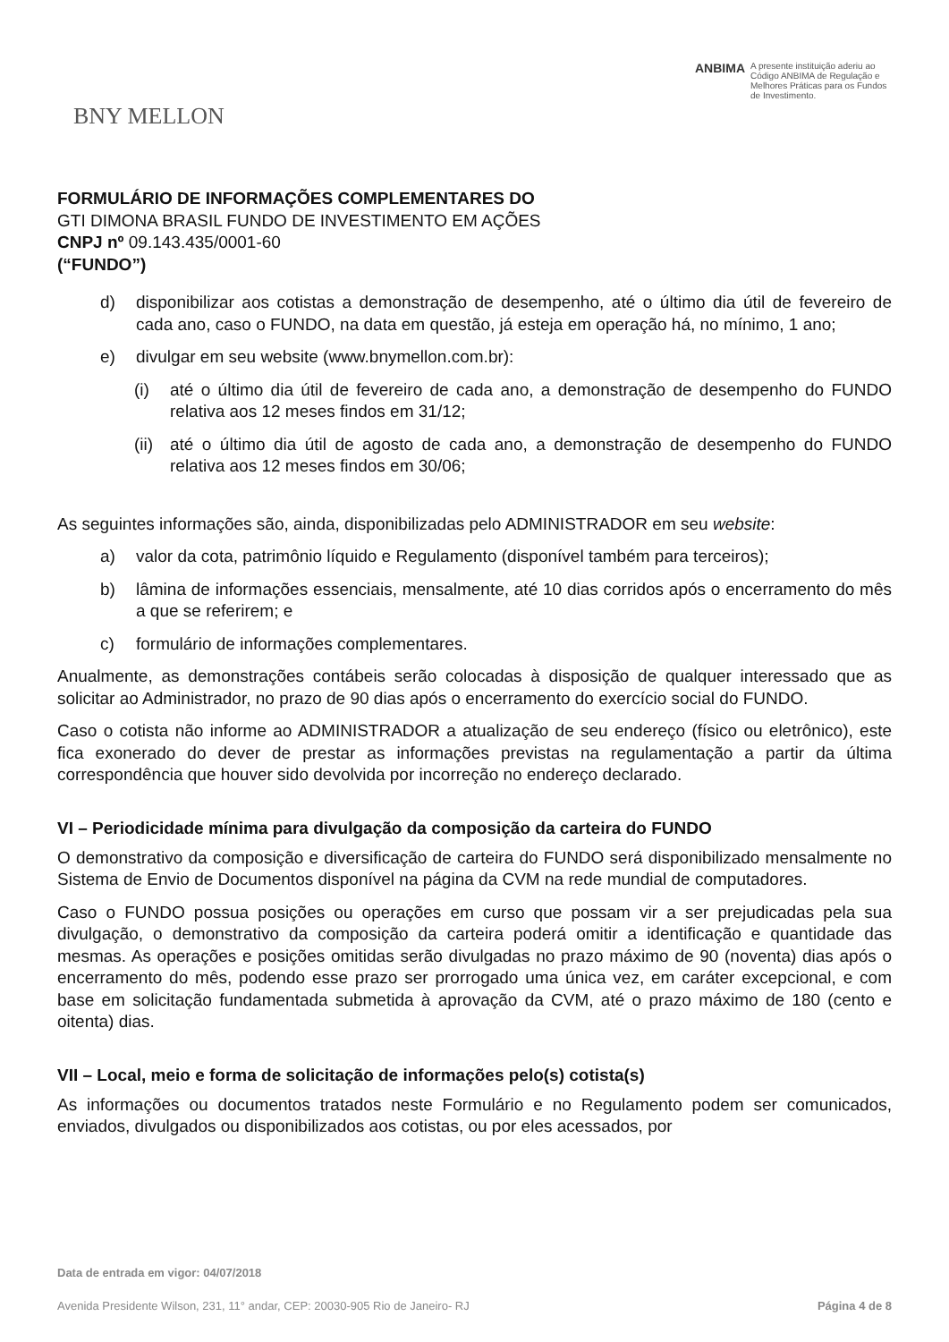BNY MELLON
ANBIMA A presente instituição aderiu ao Código ANBIMA de Regulação e Melhores Práticas para os Fundos de Investimento.
FORMULÁRIO DE INFORMAÇÕES COMPLEMENTARES DO
GTI DIMONA BRASIL FUNDO DE INVESTIMENTO EM AÇÕES
CNPJ nº 09.143.435/0001-60
(“FUNDO”)
d) disponibilizar aos cotistas a demonstração de desempenho, até o último dia útil de fevereiro de cada ano, caso o FUNDO, na data em questão, já esteja em operação há, no mínimo, 1 ano;
e) divulgar em seu website (www.bnymellon.com.br):
(i) até o último dia útil de fevereiro de cada ano, a demonstração de desempenho do FUNDO relativa aos 12 meses findos em 31/12;
(ii) até o último dia útil de agosto de cada ano, a demonstração de desempenho do FUNDO relativa aos 12 meses findos em 30/06;
As seguintes informações são, ainda, disponibilizadas pelo ADMINISTRADOR em seu website:
a) valor da cota, patrimônio líquido e Regulamento (disponível também para terceiros);
b) lâmina de informações essenciais, mensalmente, até 10 dias corridos após o encerramento do mês a que se referirem; e
c) formulário de informações complementares.
Anualmente, as demonstrações contábeis serão colocadas à disposição de qualquer interessado que as solicitar ao Administrador, no prazo de 90 dias após o encerramento do exercício social do FUNDO.
Caso o cotista não informe ao ADMINISTRADOR a atualização de seu endereço (físico ou eletrônico), este fica exonerado do dever de prestar as informações previstas na regulamentação a partir da última correspondência que houver sido devolvida por incorreção no endereço declarado.
VI – Periodicidade mínima para divulgação da composição da carteira do FUNDO
O demonstrativo da composição e diversificação de carteira do FUNDO será disponibilizado mensalmente no Sistema de Envio de Documentos disponível na página da CVM na rede mundial de computadores.
Caso o FUNDO possua posições ou operações em curso que possam vir a ser prejudicadas pela sua divulgação, o demonstrativo da composição da carteira poderá omitir a identificação e quantidade das mesmas. As operações e posições omitidas serão divulgadas no prazo máximo de 90 (noventa) dias após o encerramento do mês, podendo esse prazo ser prorrogado uma única vez, em caráter excepcional, e com base em solicitação fundamentada submetida à aprovação da CVM, até o prazo máximo de 180 (cento e oitenta) dias.
VII – Local, meio e forma de solicitação de informações pelo(s) cotista(s)
As informações ou documentos tratados neste Formulário e no Regulamento podem ser comunicados, enviados, divulgados ou disponibilizados aos cotistas, ou por eles acessados, por
Data de entrada em vigor: 04/07/2018
Avenida Presidente Wilson, 231, 11° andar, CEP: 20030-905 Rio de Janeiro- RJ Página 4 de 8